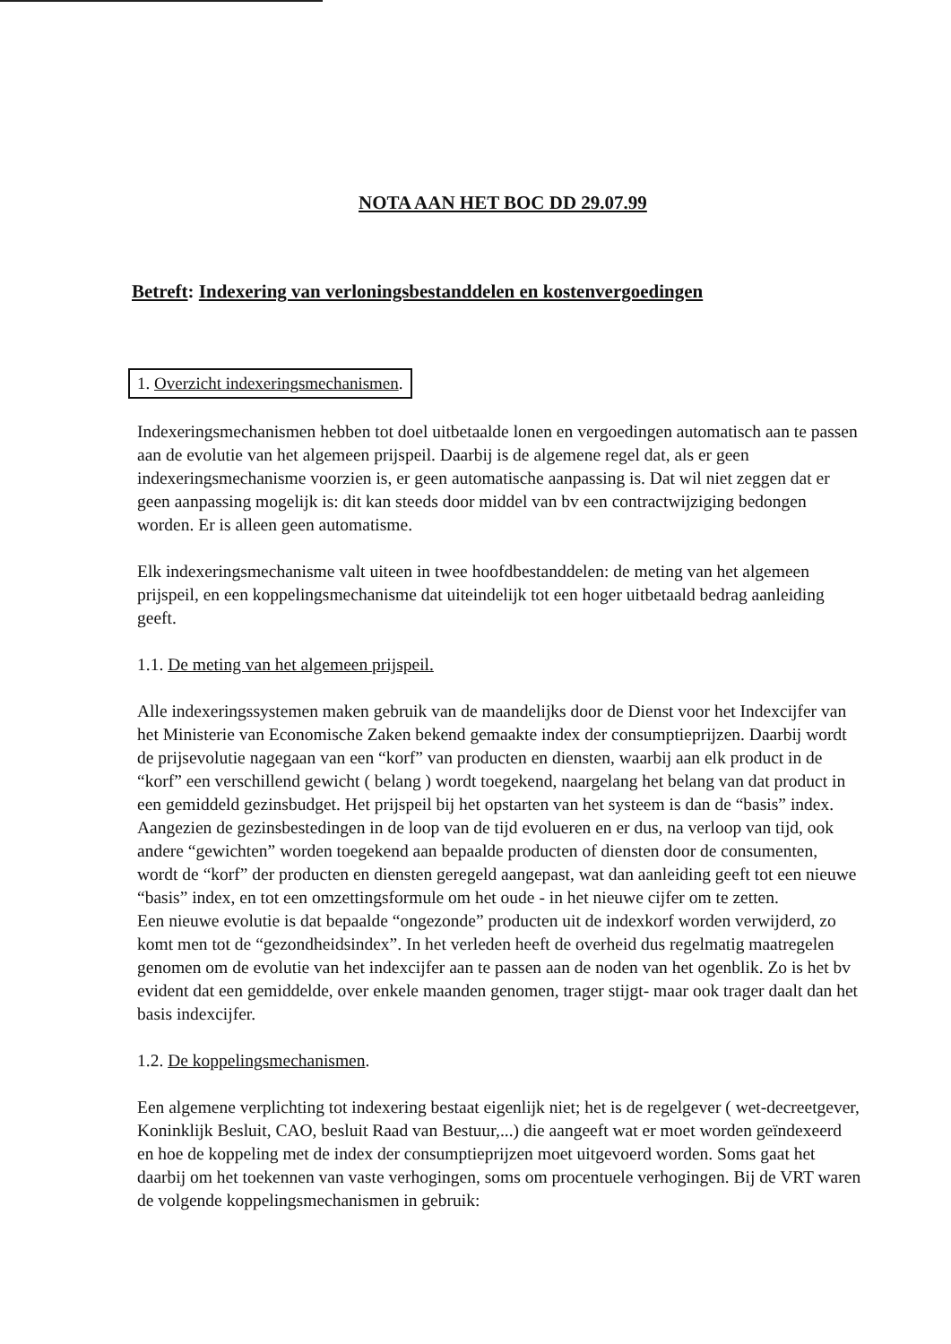NOTA AAN HET BOC DD 29.07.99
Betreft: Indexering van verloningsbestanddelen en kostenvergoedingen
1. Overzicht indexeringsmechanismen.
Indexeringsmechanismen hebben tot doel uitbetaalde lonen en vergoedingen automatisch aan te passen aan de evolutie van het algemeen prijspeil. Daarbij is de algemene regel dat, als er geen indexeringsmechanisme voorzien is, er geen automatische aanpassing is. Dat wil niet zeggen dat er geen aanpassing mogelijk is: dit kan steeds door middel van bv een contractwijziging bedongen worden. Er is alleen geen automatisme.
Elk indexeringsmechanisme valt uiteen in twee hoofdbestanddelen: de meting van het algemeen prijspeil, en een koppelingsmechanisme dat uiteindelijk tot een hoger uitbetaald bedrag aanleiding geeft.
1.1. De meting van het algemeen prijspeil.
Alle indexeringssystemen maken gebruik van de maandelijks door de Dienst voor het Indexcijfer van het Ministerie van Economische Zaken bekend gemaakte index der consumptieprijzen. Daarbij wordt de prijsevolutie nagegaan van een “korf” van producten en diensten, waarbij aan elk product in de “korf” een verschillend gewicht ( belang ) wordt toegekend, naargelang het belang van dat product in een gemiddeld gezinsbudget. Het prijspeil bij het opstarten van het systeem is dan de “basis” index.
Aangezien de gezinsbestedingen in de loop van de tijd evolueren en er dus, na verloop van tijd, ook andere “gewichten” worden toegekend aan bepaalde producten of diensten door de consumenten, wordt de “korf” der producten en diensten geregeld aangepast, wat dan aanleiding geeft tot een nieuwe “basis” index, en tot een omzettingsformule om het oude - in het nieuwe cijfer om te zetten.
Een nieuwe evolutie is dat bepaalde “ongezonde” producten uit de indexkorf worden verwijderd, zo komt men tot de “gezondheidsindex”. In het verleden heeft de overheid dus regelmatig maatregelen genomen om de evolutie van het indexcijfer aan te passen aan de noden van het ogenblik. Zo is het bv evident dat een gemiddelde, over enkele maanden genomen, trager stijgt- maar ook trager daalt dan het basis indexcijfer.
1.2. De koppelingsmechanismen.
Een algemene verplichting tot indexering bestaat eigenlijk niet; het is de regelgever ( wet-decreetgever, Koninklijk Besluit, CAO, besluit Raad van Bestuur,...) die aangeeft wat er moet worden geïndexeerd en hoe de koppeling met de index der consumptieprijzen moet uitgevoerd worden. Soms gaat het daarbij om het toekennen van vaste verhogingen, soms om procentuele verhogingen. Bij de VRT waren de volgende koppelingsmechanismen in gebruik: